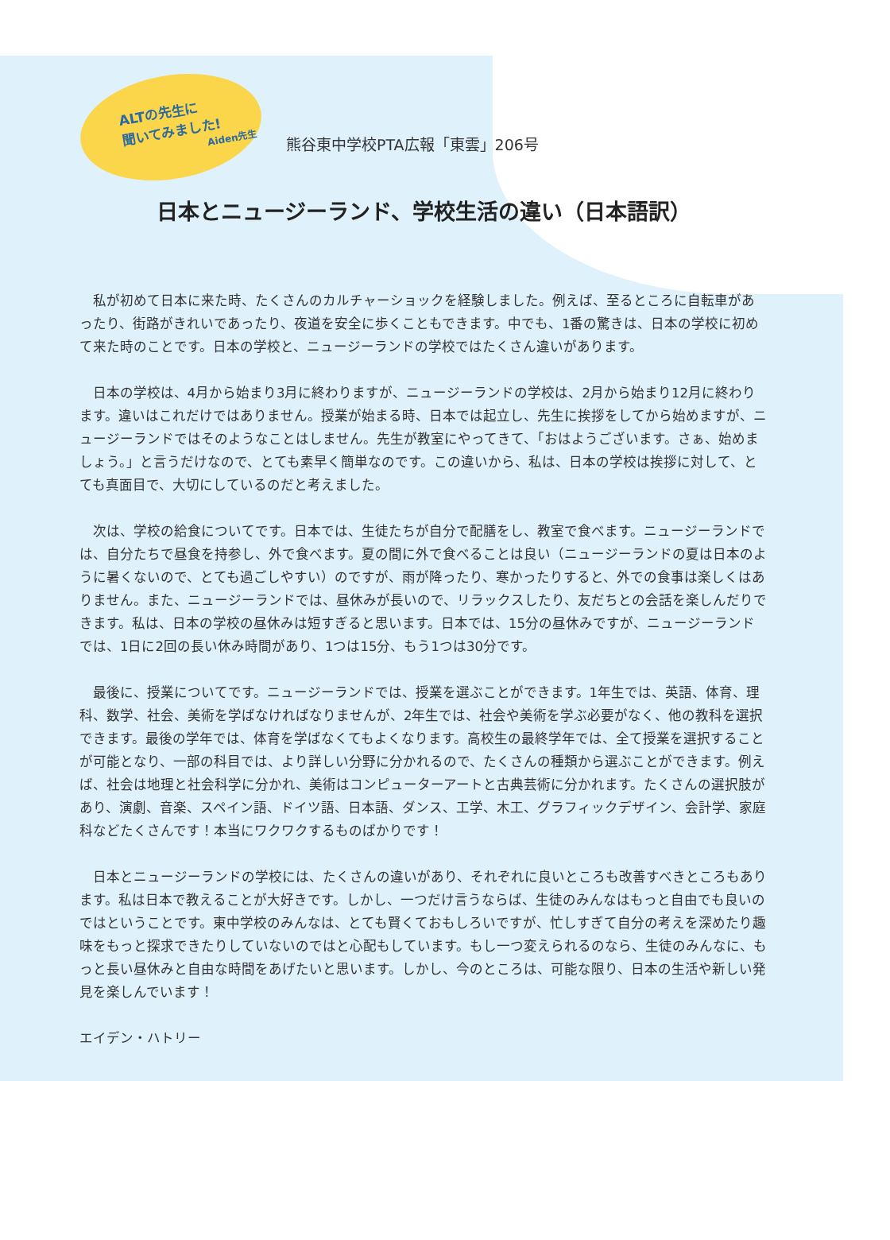ALTの先生に
聞いてみました!
Aiden先生
熊谷東中学校PTA広報「東雲」206号
日本とニュージーランド、学校生活の違い（日本語訳）
私が初めて日本に来た時、たくさんのカルチャーショックを経験しました。例えば、至るところに自転車があったり、街路がきれいであったり、夜道を安全に歩くこともできます。中でも、1番の驚きは、日本の学校に初めて来た時のことです。日本の学校と、ニュージーランドの学校ではたくさん違いがあります。
日本の学校は、4月から始まり3月に終わりますが、ニュージーランドの学校は、2月から始まり12月に終わります。違いはこれだけではありません。授業が始まる時、日本では起立し、先生に挨拶をしてから始めますが、ニュージーランドではそのようなことはしません。先生が教室にやってきて、「おはようございます。さぁ、始めましょう。」と言うだけなので、とても素早く簡単なのです。この違いから、私は、日本の学校は挨拶に対して、とても真面目で、大切にしているのだと考えました。
次は、学校の給食についてです。日本では、生徒たちが自分で配膳をし、教室で食べます。ニュージーランドでは、自分たちで昼食を持参し、外で食べます。夏の間に外で食べることは良い（ニュージーランドの夏は日本のように暑くないので、とても過ごしやすい）のですが、雨が降ったり、寒かったりすると、外での食事は楽しくはありません。また、ニュージーランドでは、昼休みが長いので、リラックスしたり、友だちとの会話を楽しんだりできます。私は、日本の学校の昼休みは短すぎると思います。日本では、15分の昼休みですが、ニュージーランドでは、1日に2回の長い休み時間があり、1つは15分、もう1つは30分です。
最後に、授業についてです。ニュージーランドでは、授業を選ぶことができます。1年生では、英語、体育、理科、数学、社会、美術を学ばなければなりませんが、2年生では、社会や美術を学ぶ必要がなく、他の教科を選択できます。最後の学年では、体育を学ばなくてもよくなります。高校生の最終学年では、全て授業を選択することが可能となり、一部の科目では、より詳しい分野に分かれるので、たくさんの種類から選ぶことができます。例えば、社会は地理と社会科学に分かれ、美術はコンピューターアートと古典芸術に分かれます。たくさんの選択肢があり、演劇、音楽、スペイン語、ドイツ語、日本語、ダンス、工学、木工、グラフィックデザイン、会計学、家庭科などたくさんです！本当にワクワクするものばかりです！
日本とニュージーランドの学校には、たくさんの違いがあり、それぞれに良いところも改善すべきところもあります。私は日本で教えることが大好きです。しかし、一つだけ言うならば、生徒のみんなはもっと自由でも良いのではということです。東中学校のみんなは、とても賢くておもしろいですが、忙しすぎて自分の考えを深めたり趣味をもっと探求できたりしていないのではと心配もしています。もし一つ変えられるのなら、生徒のみんなに、もっと長い昼休みと自由な時間をあげたいと思います。しかし、今のところは、可能な限り、日本の生活や新しい発見を楽しんでいます！
エイデン・ハトリー